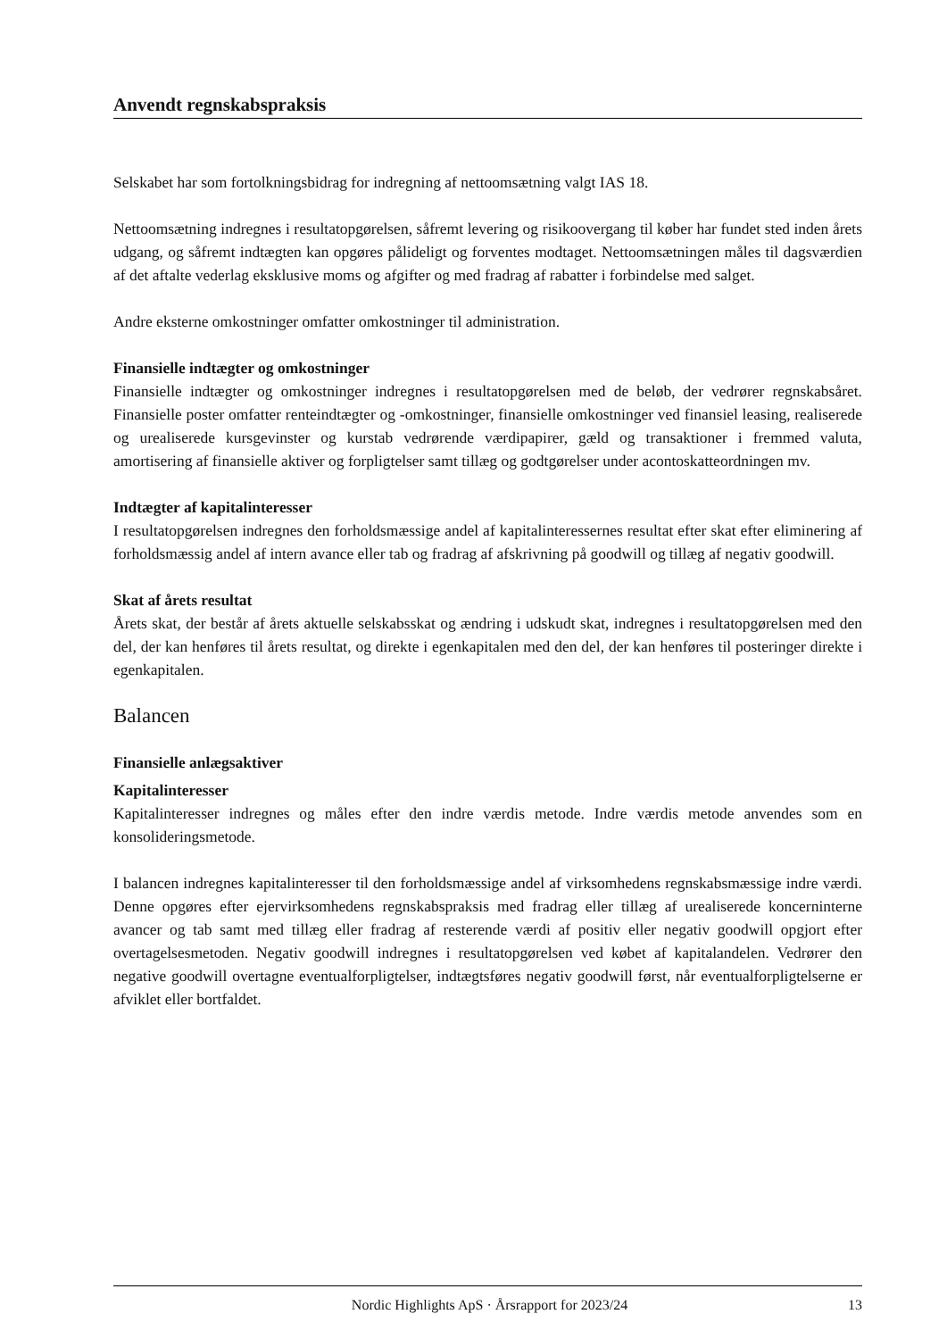Anvendt regnskabspraksis
Selskabet har som fortolkningsbidrag for indregning af nettoomsætning valgt IAS 18.
Nettoomsætning indregnes i resultatopgørelsen, såfremt levering og risikoovergang til køber har fundet sted inden årets udgang, og såfremt indtægten kan opgøres pålideligt og forventes modtaget. Nettoomsætningen måles til dagsværdien af det aftalte vederlag eksklusive moms og afgifter og med fradrag af rabatter i forbindelse med salget.
Andre eksterne omkostninger omfatter omkostninger til administration.
Finansielle indtægter og omkostninger
Finansielle indtægter og omkostninger indregnes i resultatopgørelsen med de beløb, der vedrører regnskabsåret. Finansielle poster omfatter renteindtægter og -omkostninger, finansielle omkostninger ved finansiel leasing, realiserede og urealiserede kursgevinster og kurstab vedrørende værdipapirer, gæld og transaktioner i fremmed valuta, amortisering af finansielle aktiver og forpligtelser samt tillæg og godtgørelser under acontoskatteordningen mv.
Indtægter af kapitalinteresser
I resultatopgørelsen indregnes den forholdsmæssige andel af kapitalinteressernes resultat efter skat efter eliminering af forholdsmæssig andel af intern avance eller tab og fradrag af afskrivning på goodwill og tillæg af negativ goodwill.
Skat af årets resultat
Årets skat, der består af årets aktuelle selskabsskat og ændring i udskudt skat, indregnes i resultatopgørelsen med den del, der kan henføres til årets resultat, og direkte i egenkapitalen med den del, der kan henføres til posteringer direkte i egenkapitalen.
Balancen
Finansielle anlægsaktiver
Kapitalinteresser
Kapitalinteresser indregnes og måles efter den indre værdis metode. Indre værdis metode anvendes som en konsolideringsmetode.
I balancen indregnes kapitalinteresser til den forholdsmæssige andel af virksomhedens regnskabsmæssige indre værdi. Denne opgøres efter ejervirksomhedens regnskabspraksis med fradrag eller tillæg af urealiserede koncerninterne avancer og tab samt med tillæg eller fradrag af resterende værdi af positiv eller negativ goodwill opgjort efter overtagelsesmetoden. Negativ goodwill indregnes i resultatopgørelsen ved købet af kapitalandelen. Vedrører den negative goodwill overtagne eventualforpligtelser, indtægtsføres negativ goodwill først, når eventualforpligtelserne er afviklet eller bortfaldet.
Nordic Highlights ApS · Årsrapport for 2023/24 13